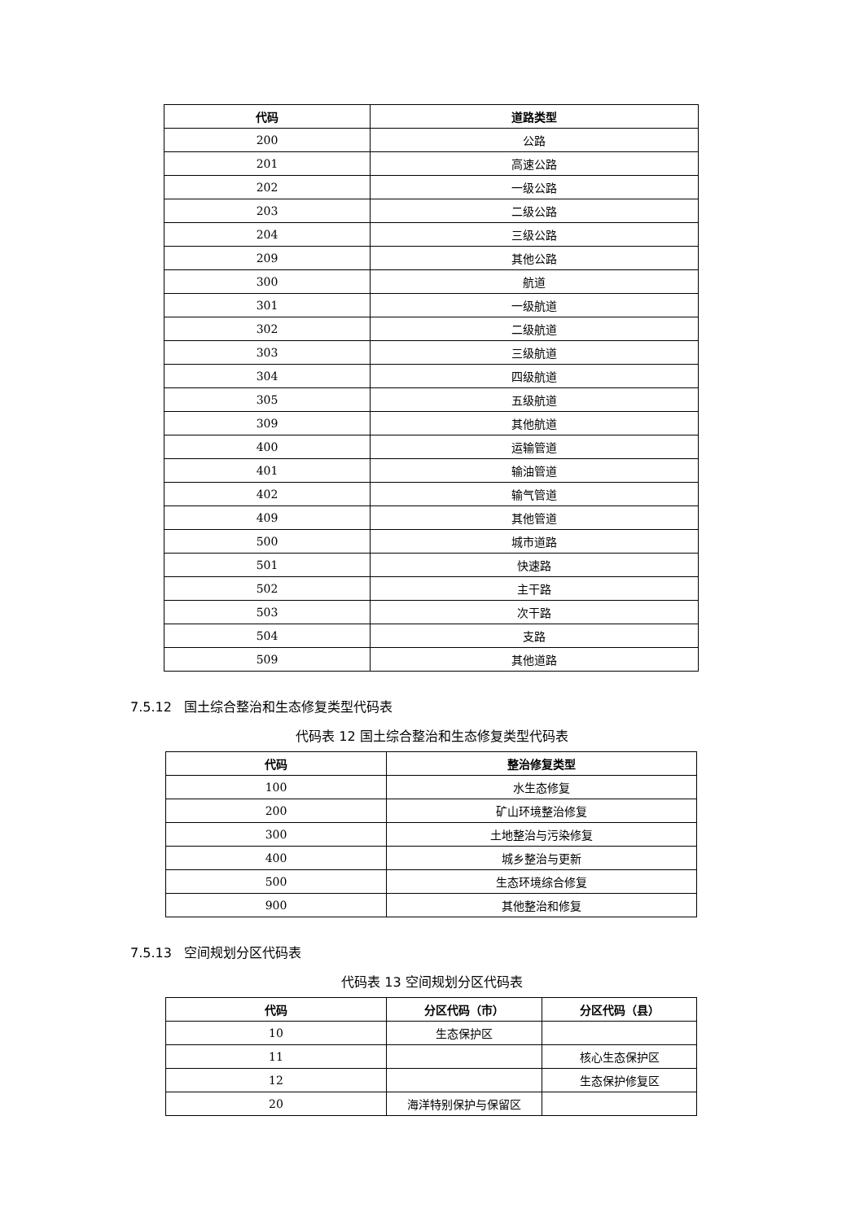| 代码 | 道路类型 |
| --- | --- |
| 200 | 公路 |
| 201 | 高速公路 |
| 202 | 一级公路 |
| 203 | 二级公路 |
| 204 | 三级公路 |
| 209 | 其他公路 |
| 300 | 航道 |
| 301 | 一级航道 |
| 302 | 二级航道 |
| 303 | 三级航道 |
| 304 | 四级航道 |
| 305 | 五级航道 |
| 309 | 其他航道 |
| 400 | 运输管道 |
| 401 | 输油管道 |
| 402 | 输气管道 |
| 409 | 其他管道 |
| 500 | 城市道路 |
| 501 | 快速路 |
| 502 | 主干路 |
| 503 | 次干路 |
| 504 | 支路 |
| 509 | 其他道路 |
7.5.12 国土综合整治和生态修复类型代码表
代码表 12 国土综合整治和生态修复类型代码表
| 代码 | 整治修复类型 |
| --- | --- |
| 100 | 水生态修复 |
| 200 | 矿山环境整治修复 |
| 300 | 土地整治与污染修复 |
| 400 | 城乡整治与更新 |
| 500 | 生态环境综合修复 |
| 900 | 其他整治和修复 |
7.5.13 空间规划分区代码表
代码表 13 空间规划分区代码表
| 代码 | 分区代码（市） | 分区代码（县） |
| --- | --- | --- |
| 10 | 生态保护区 | |
| 11 | | 核心生态保护区 |
| 12 | | 生态保护修复区 |
| 20 | 海洋特别保护与保留区 | |